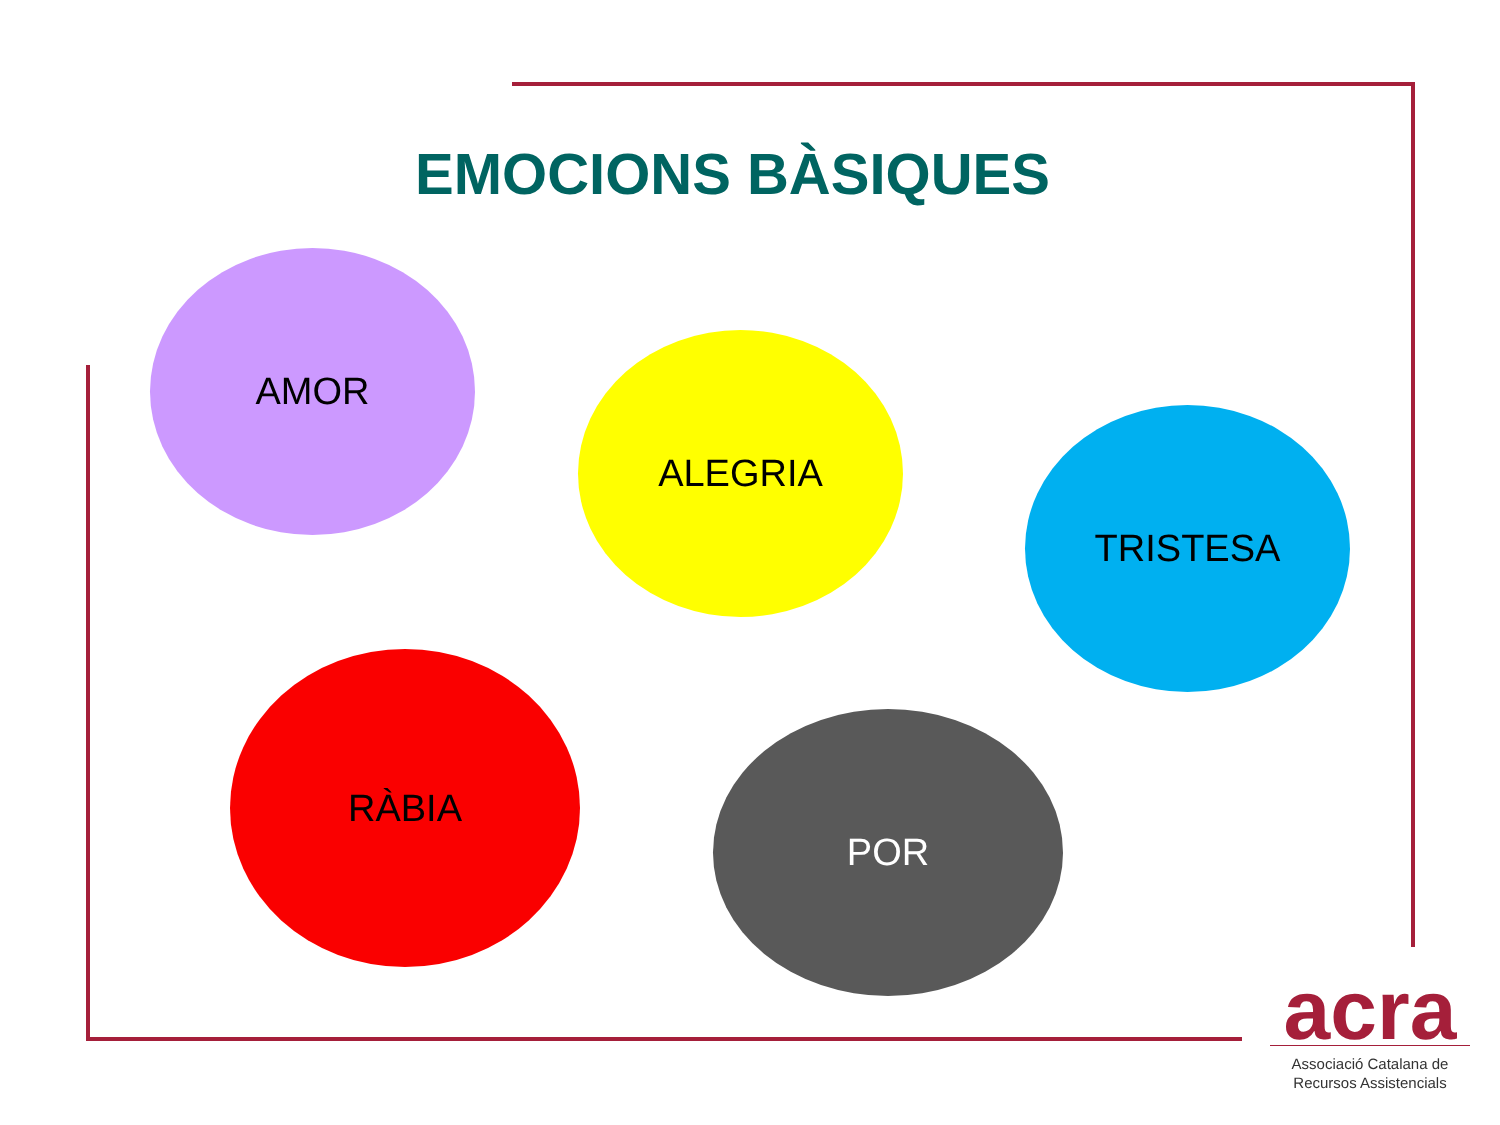EMOCIONS BÀSIQUES
AMOR
ALEGRIA
TRISTESA
RÀBIA
POR
acra
Associació Catalana de
Recursos Assistencials